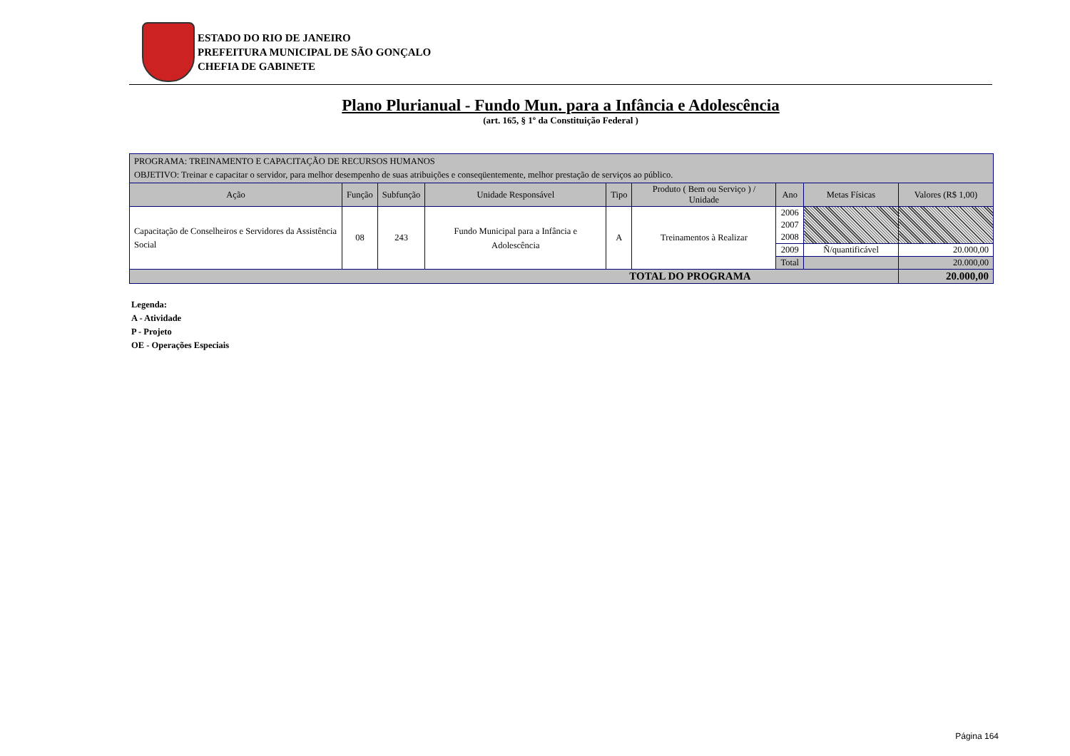ESTADO DO RIO DE JANEIRO
PREFEITURA MUNICIPAL DE SÃO GONÇALO
CHEFIA DE GABINETE
Plano Plurianual - Fundo Mun. para a Infância e Adolescência
(art. 165, § 1º da Constituição Federal )
| PROGRAMA: TREINAMENTO E CAPACITAÇÃO DE RECURSOS HUMANOS OBJETIVO: Treinar e capacitar o servidor, para melhor desempenho de suas atribuições e conseqüentemente, melhor prestação de serviços ao público. | | | | | | | | |
| Ação | Função | Subfunção | Unidade Responsável | Tipo | Produto ( Bem ou Serviço ) / Unidade | Ano | Metas Físicas | Valores (R$ 1,00) |
| Capacitação de Conselheiros e Servidores da Assistência Social | 08 | 243 | Fundo Municipal para a Infância e Adolescência | A | Treinamentos à Realizar | 2006 | | |
| | | | | | | 2007 | | |
| | | | | | | 2008 | | |
| | | | | | | 2009 | Ñ/quantificável | 20.000,00 |
| | | | | | | Total | | 20.000,00 |
| TOTAL DO PROGRAMA | | | | | | | | 20.000,00 |
Legenda:
A - Atividade
P - Projeto
OE - Operações Especiais
Página 164